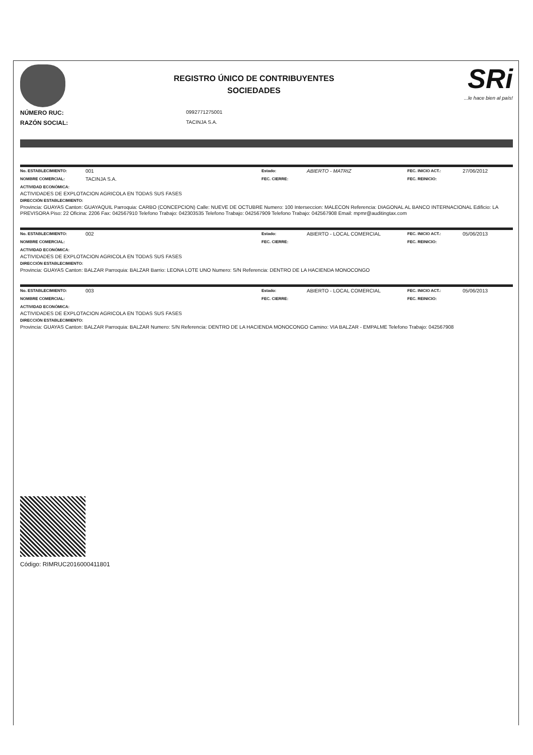REGISTRO ÚNICO DE CONTRIBUYENTES
SOCIEDADES
SRi...le hace bien al país!
NÚMERO RUC:
0992771275001
RAZÓN SOCIAL:
TACINJA S.A.
No. ESTABLECIMIENTO: 001 Estado: ABIERTO - MATRIZ FEC. INICIO ACT.: 27/06/2012
NOMBRE COMERCIAL: TACINJA S.A. FEC. CIERRE: FEC. REINICIO:
ACTIVIDAD ECONÓMICA:
ACTIVIDADES DE EXPLOTACION AGRICOLA EN TODAS SUS FASES
DIRECCIÓN ESTABLECIMIENTO:
Provincia: GUAYAS Canton: GUAYAQUIL Parroquia: CARBO (CONCEPCION) Calle: NUEVE DE OCTUBRE Numero: 100 Interseccion: MALECON Referencia: DIAGONAL AL BANCO INTERNACIONAL Edificio: LA PREVISORA Piso: 22 Oficina: 2206 Fax: 042567910 Telefono Trabajo: 042303535 Telefono Trabajo: 042567909 Telefono Trabajo: 042567908 Email: mpmr@auditingtax.com
No. ESTABLECIMIENTO: 002 Estado: ABIERTO - LOCAL COMERCIAL FEC. INICIO ACT.: 05/06/2013
NOMBRE COMERCIAL: FEC. CIERRE: FEC. REINICIO:
ACTIVIDAD ECONÓMICA:
ACTIVIDADES DE EXPLOTACION AGRICOLA EN TODAS SUS FASES
DIRECCIÓN ESTABLECIMIENTO:
Provincia: GUAYAS Canton: BALZAR Parroquia: BALZAR Barrio: LEONA LOTE UNO Numero: S/N Referencia: DENTRO DE LA HACIENDA MONOCONGO
No. ESTABLECIMIENTO: 003 Estado: ABIERTO - LOCAL COMERCIAL FEC. INICIO ACT.: 05/06/2013
NOMBRE COMERCIAL: FEC. CIERRE: FEC. REINICIO:
ACTIVIDAD ECONÓMICA:
ACTIVIDADES DE EXPLOTACION AGRICOLA EN TODAS SUS FASES
DIRECCIÓN ESTABLECIMIENTO:
Provincia: GUAYAS Canton: BALZAR Parroquia: BALZAR Numero: S/N Referencia: DENTRO DE LA HACIENDA MONOCONGO Camino: VIA BALZAR - EMPALME Telefono Trabajo: 042567908
Código: RIMRUC2016000411801